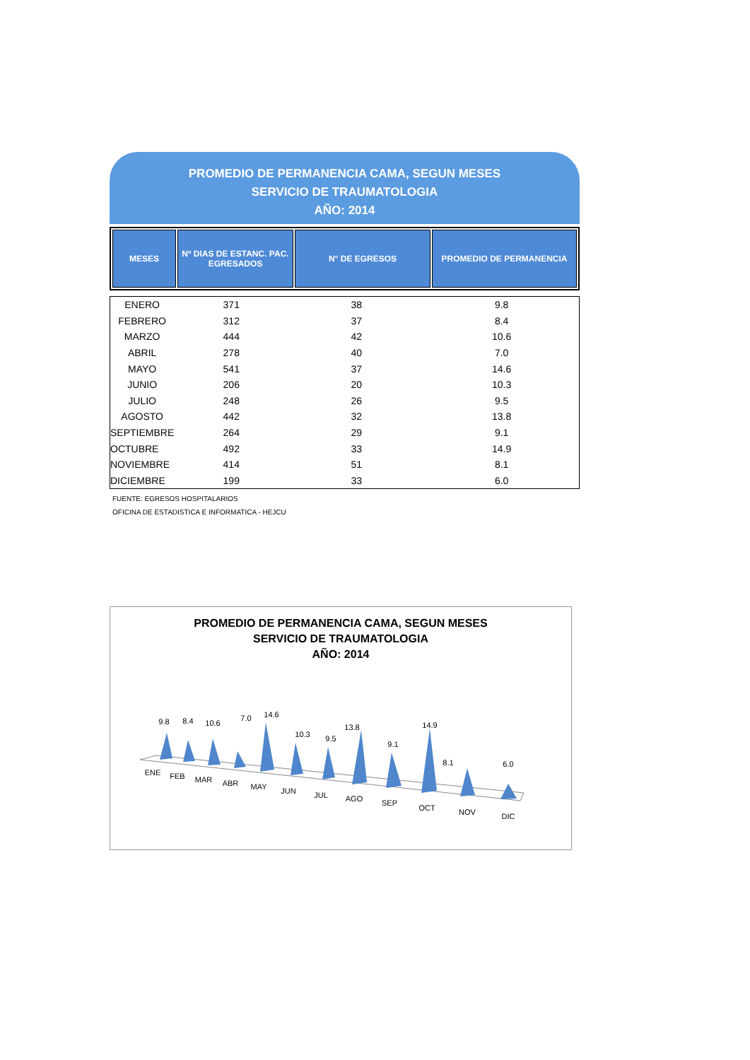PROMEDIO DE PERMANENCIA CAMA, SEGUN MESES
SERVICIO DE TRAUMATOLOGIA
AÑO: 2014
| MESES | Nº DIAS DE ESTANC. PAC. EGRESADOS | N° DE EGRESOS | PROMEDIO DE PERMANENCIA |
| --- | --- | --- | --- |
| ENERO | 371 | 38 | 9.8 |
| FEBRERO | 312 | 37 | 8.4 |
| MARZO | 444 | 42 | 10.6 |
| ABRIL | 278 | 40 | 7.0 |
| MAYO | 541 | 37 | 14.6 |
| JUNIO | 206 | 20 | 10.3 |
| JULIO | 248 | 26 | 9.5 |
| AGOSTO | 442 | 32 | 13.8 |
| SEPTIEMBRE | 264 | 29 | 9.1 |
| OCTUBRE | 492 | 33 | 14.9 |
| NOVIEMBRE | 414 | 51 | 8.1 |
| DICIEMBRE | 199 | 33 | 6.0 |
FUENTE: EGRESOS HOSPITALARIOS
OFICINA DE ESTADISTICA E INFORMATICA - HEJCU
PROMEDIO DE PERMANENCIA CAMA, SEGUN MESES
SERVICIO DE TRAUMATOLOGIA
AÑO: 2014
9.8
8.4
10.6
7.0
14.6
10.3
9.5
13.8
9.1
14.9
8.1
6.0
ENE
FEB
MAR
ABR
MAY
JUN
JUL
AGO
SEP
OCT
NOV
DIC